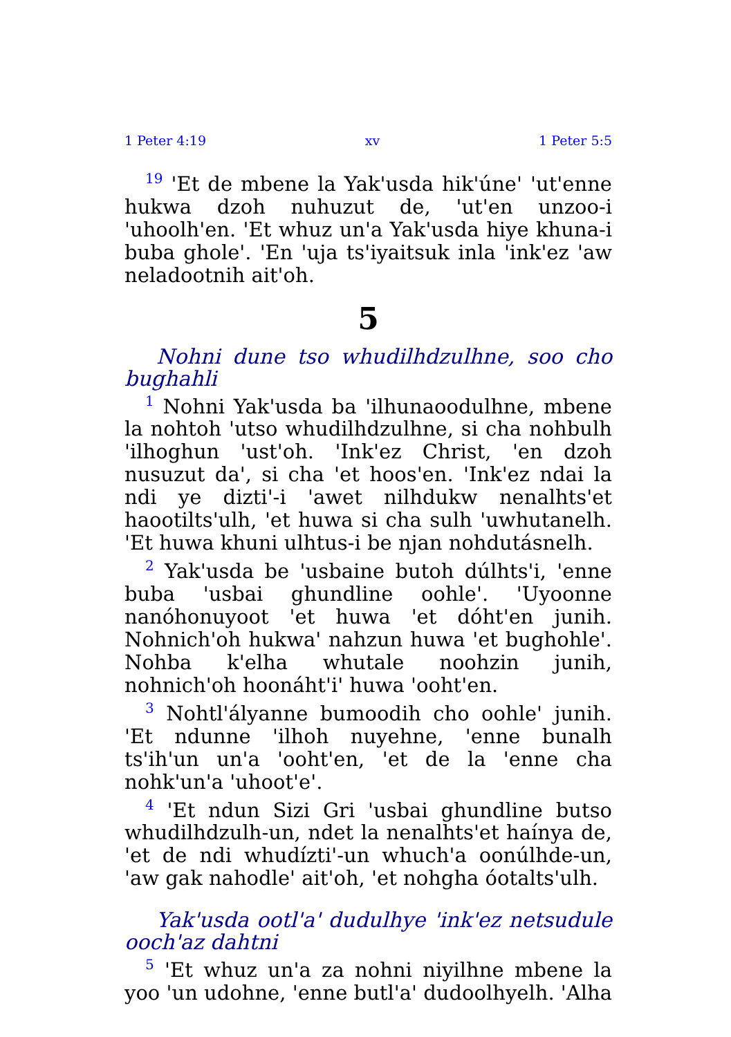1 Peter 4:19 xv 1 Peter 5:5
<sup>19</sup> 'Et de mbene la Yak'usda hik'úne' 'ut'enne hukwa dzoh nuhuzut de, 'ut'en unzoo-i 'uhoolh'en. 'Et whuz un'a Yak'usda hiye khuna-i buba ghole'. 'En 'uja ts'iyaitsuk inla 'ink'ez 'aw neladootnih ait'oh.
5
Nohni dune tso whudilhdzulhne, soo cho bughahli
<sup>1</sup> Nohni Yak'usda ba 'ilhunaoodulhne, mbene la nohtoh 'utso whudilhdzulhne, si cha nohbulh 'ilhoghun 'ust'oh. 'Ink'ez Christ, 'en dzoh nusuzut da', si cha 'et hoos'en. 'Ink'ez ndai la ndi ye dizti'-i 'awet nilhdukw nenalhts'et haootilts'ulh, 'et huwa si cha sulh 'uwhutanelh. 'Et huwa khuni ulhtus-i be njan nohdutásnelh.
<sup>2</sup> Yak'usda be 'usbaine butoh dúlhts'i, 'enne buba 'usbai ghundline oohle'. 'Uyoonne nanóhonuyoot 'et huwa 'et dóht'en junih. Nohnich'oh hukwa' nahzun huwa 'et bughohle'. Nohba k'elha whutale noohzin junih, nohnich'oh hoonáht'i' huwa 'ooht'en.
<sup>3</sup> Nohtl'ályanne bumoodih cho oohle' junih. 'Et ndunne 'ilhoh nuyehne, 'enne bunalh ts'ih'un un'a 'ooht'en, 'et de la 'enne cha nohk'un'a 'uhoot'e'.
<sup>4</sup> 'Et ndun Sizi Gri 'usbai ghundline butso whudilhdzulh-un, ndet la nenalhts'et haínya de, 'et de ndi whudízti'-un whuch'a oonúlhde-un, 'aw gak nahodle' ait'oh, 'et nohgha óotalts'ulh.
Yak'usda ootl'a' dudulhye 'ink'ez netsudule ooch'az dahtni
<sup>5</sup> 'Et whuz un'a za nohni niyilhne mbene la yoo 'un udohne, 'enne butl'a' dudoolhyelh. 'Alha